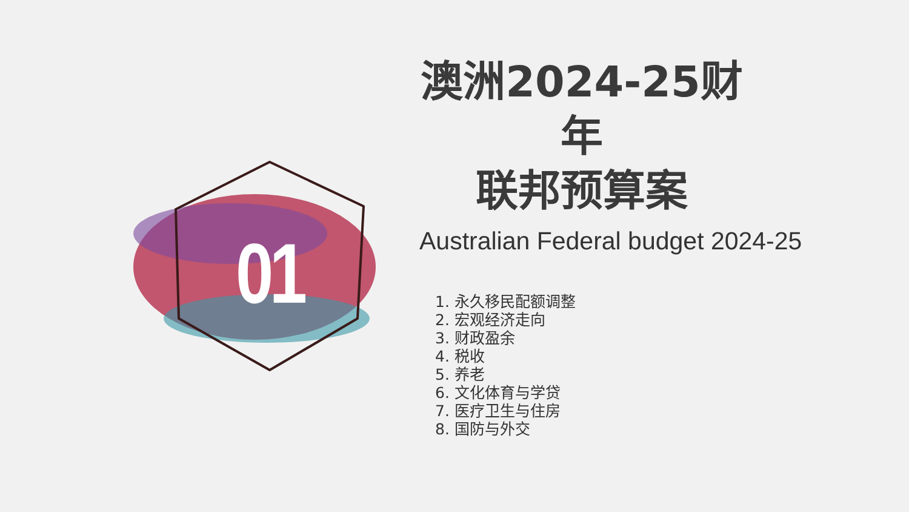01
澳洲2024-25财年
联邦预算案
Australian Federal budget 2024-25
1. 永久移民配额调整
2. 宏观经济走向
3. 财政盈余
4. 税收
5. 养老
6. 文化体育与学贷
7. 医疗卫生与住房
8. 国防与外交